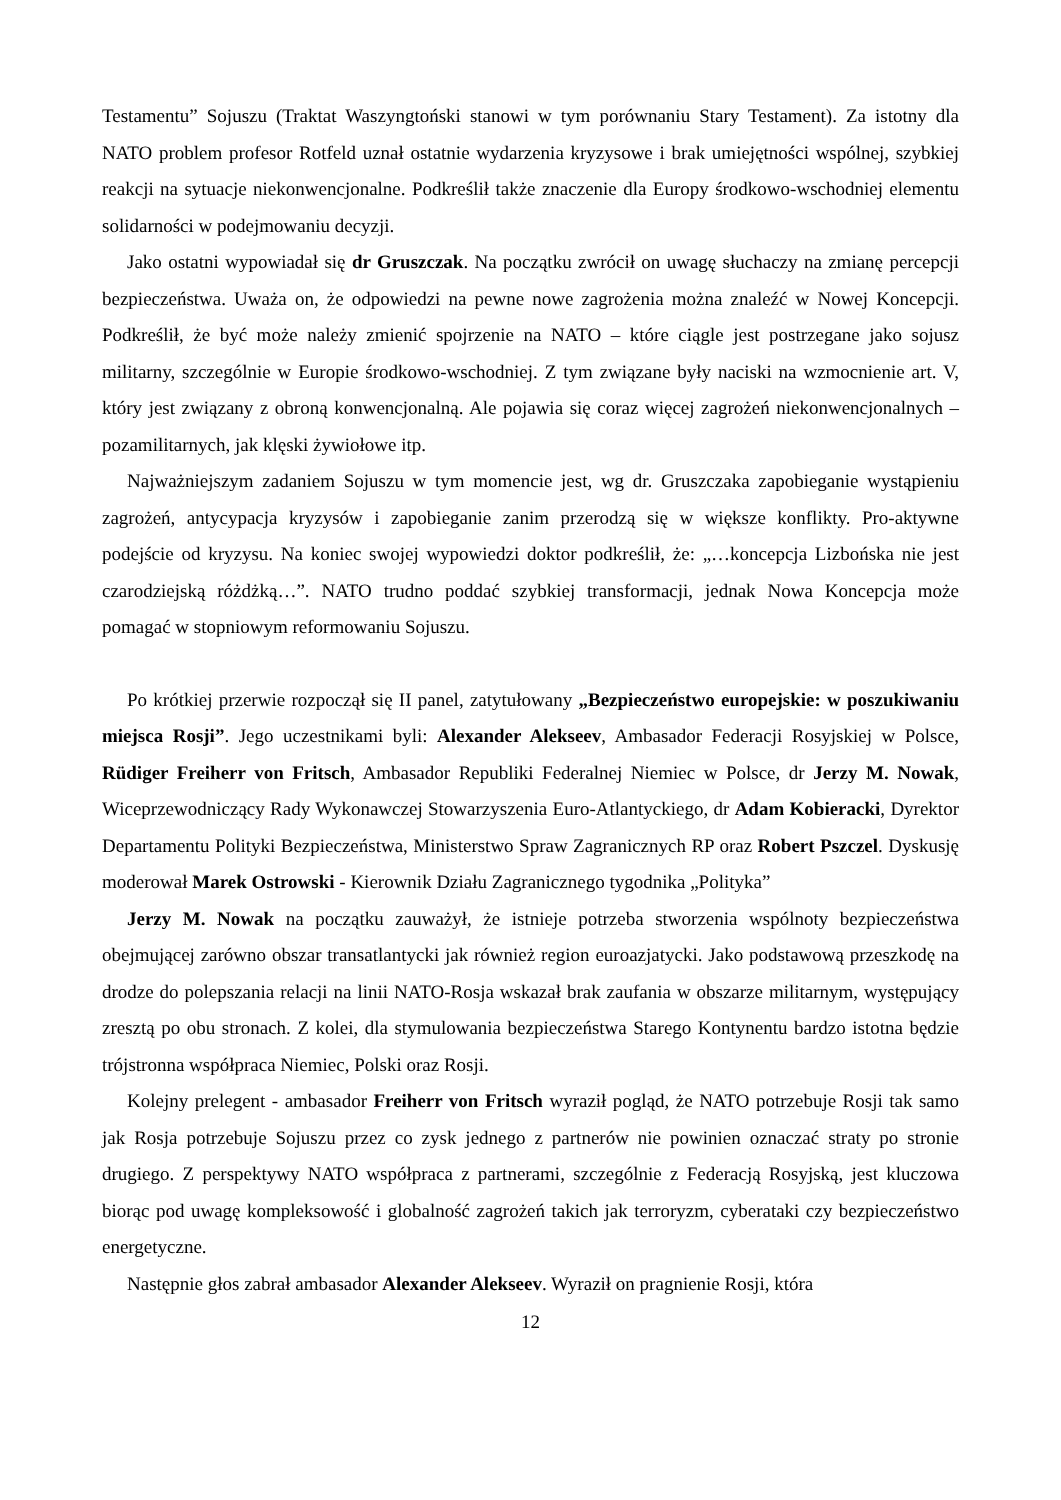Testamentu” Sojuszu (Traktat Waszyngtoński stanowi w tym porównaniu Stary Testament). Za istotny dla NATO problem profesor Rotfeld uznał ostatnie wydarzenia kryzysowe i brak umiejętności wspólnej, szybkiej reakcji na sytuacje niekonwencjonalne. Podkreślił także znaczenie dla Europy środkowo-wschodniej elementu solidarności w podejmowaniu decyzji.
Jako ostatni wypowiadał się dr Gruszczak. Na początku zwrócił on uwagę słuchaczy na zmianę percepcji bezpieczeństwa. Uważa on, że odpowiedzi na pewne nowe zagrożenia można znaleźć w Nowej Koncepcji. Podkreślił, że być może należy zmienić spojrzenie na NATO – które ciągle jest postrzegane jako sojusz militarny, szczególnie w Europie środkowo-wschodniej. Z tym związane były naciski na wzmocnienie art. V, który jest związany z obroną konwencjonalną. Ale pojawia się coraz więcej zagrożeń niekonwencjonalnych – pozamilitarnych, jak klęski żywiołowe itp.
Najważniejszym zadaniem Sojuszu w tym momencie jest, wg dr. Gruszczaka zapobieganie wystąpieniu zagrożeń, antycypacja kryzysów i zapobieganie zanim przerodzą się w większe konflikty. Pro-aktywne podejście od kryzysu. Na koniec swojej wypowiedzi doktor podkreślił, że: „…koncepcja Lizbońska nie jest czarodziejską różdżką…”. NATO trudno poddać szybkiej transformacji, jednak Nowa Koncepcja może pomagać w stopniowym reformowaniu Sojuszu.
Po krótkiej przerwie rozpoczął się II panel, zatytułowany „Bezpieczeństwo europejskie: w poszukiwaniu miejsca Rosji”. Jego uczestnikami byli: Alexander Alekseev, Ambasador Federacji Rosyjskiej w Polsce, Rüdiger Freiherr von Fritsch, Ambasador Republiki Federalnej Niemiec w Polsce, dr Jerzy M. Nowak, Wiceprzewodniczący Rady Wykonawczej Stowarzyszenia Euro-Atlantyckiego, dr Adam Kobieracki, Dyrektor Departamentu Polityki Bezpieczeństwa, Ministerstwo Spraw Zagranicznych RP oraz Robert Pszczel. Dyskusję moderował Marek Ostrowski - Kierownik Działu Zagranicznego tygodnika „Polityka”
Jerzy M. Nowak na początku zauważył, że istnieje potrzeba stworzenia wspólnoty bezpieczeństwa obejmującej zarówno obszar transatlantycki jak również region euroazjatycki. Jako podstawową przeszkodę na drodze do polepszania relacji na linii NATO-Rosja wskazał brak zaufania w obszarze militarnym, występujący zresztą po obu stronach. Z kolei, dla stymulowania bezpieczeństwa Starego Kontynentu bardzo istotna będzie trójstronna współpraca Niemiec, Polski oraz Rosji.
Kolejny prelegent - ambasador Freiherr von Fritsch wyraził pogląd, że NATO potrzebuje Rosji tak samo jak Rosja potrzebuje Sojuszu przez co zysk jednego z partnerów nie powinien oznaczać straty po stronie drugiego. Z perspektywy NATO współpraca z partnerami, szczególnie z Federacją Rosyjską, jest kluczowa biorąc pod uwagę kompleksowość i globalność zagrożeń takich jak terroryzm, cyberataki czy bezpieczeństwo energetyczne.
Następnie głos zabrał ambasador Alexander Alekseev. Wyraził on pragnienie Rosji, która
12